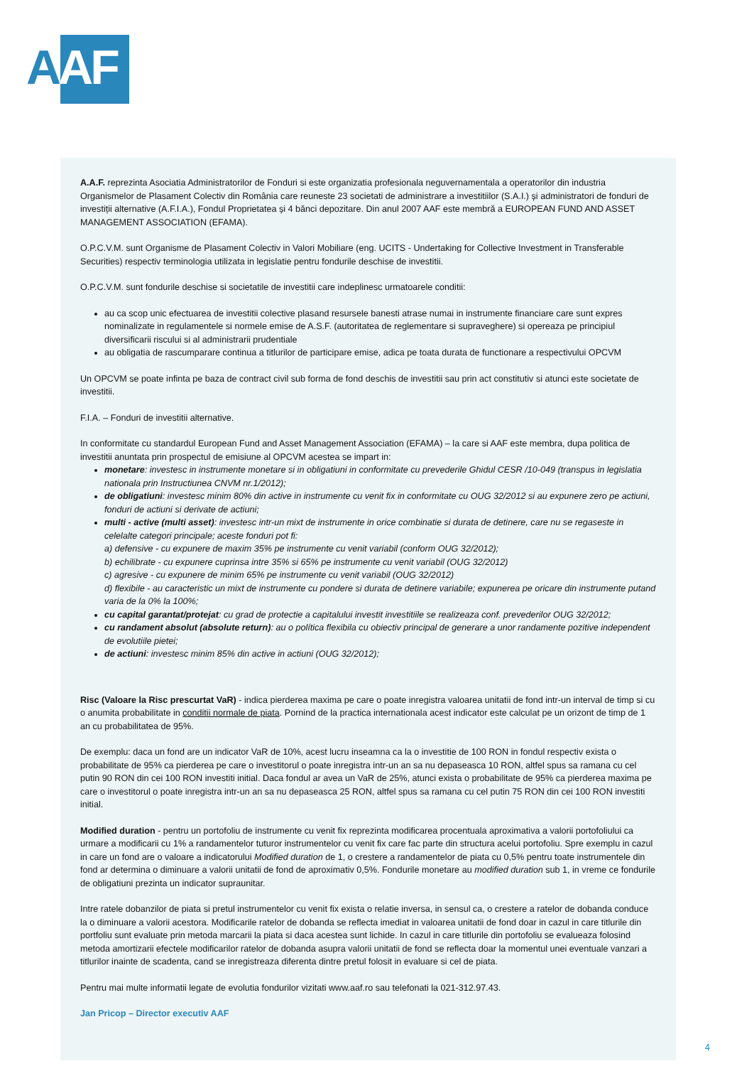AAF
A.A.F. reprezinta Asociatia Administratorilor de Fonduri si este organizatia profesionala neguvernamentala a operatorilor din industria Organismelor de Plasament Colectiv din România care reuneste 23 societati de administrare a investitiilor (S.A.I.) și administratori de fonduri de investiții alternative (A.F.I.A.), Fondul Proprietatea și 4 bănci depozitare. Din anul 2007 AAF este membră a EUROPEAN FUND AND ASSET MANAGEMENT ASSOCIATION (EFAMA).
O.P.C.V.M. sunt Organisme de Plasament Colectiv in Valori Mobiliare (eng. UCITS - Undertaking for Collective Investment in Transferable Securities) respectiv terminologia utilizata in legislatie pentru fondurile deschise de investitii.
O.P.C.V.M. sunt fondurile deschise si societatile de investitii care indeplinesc urmatoarele conditii:
au ca scop unic efectuarea de investitii colective plasand resursele banesti atrase numai in instrumente financiare care sunt expres nominalizate in regulamentele si normele emise de A.S.F. (autoritatea de reglementare si supraveghere) si opereaza pe principiul diversificarii riscului si al administrarii prudentiale
au obligatia de rascumparare continua a titlurilor de participare emise, adica pe toata durata de functionare a respectivului OPCVM
Un OPCVM se poate infinta pe baza de contract civil sub forma de fond deschis de investitii sau prin act constitutiv si atunci este societate de investitii.
F.I.A. – Fonduri de investitii alternative.
In conformitate cu standardul European Fund and Asset Management Association (EFAMA) – la care si AAF este membra, dupa politica de investitii anuntata prin prospectul de emisiune al OPCVM acestea se impart in:
monetare: investesc in instrumente monetare si in obligatiuni in conformitate cu prevederile Ghidul CESR /10-049 (transpus in legislatia nationala prin Instructiunea CNVM nr.1/2012);
de obligatiuni: investesc minim 80% din active in instrumente cu venit fix in conformitate cu OUG 32/2012 si au expunere zero pe actiuni, fonduri de actiuni si derivate de actiuni;
multi - active (multi asset): investesc intr-un mixt de instrumente in orice combinatie si durata de detinere, care nu se regaseste in celelalte categori principale; aceste fonduri pot fi:
a) defensive - cu expunere de maxim 35% pe instrumente cu venit variabil (conform OUG 32/2012);
b) echilibrate - cu expunere cuprinsa intre 35% si 65% pe instrumente cu venit variabil (OUG 32/2012)
c) agresive - cu expunere de minim 65% pe instrumente cu venit variabil (OUG 32/2012)
d) flexibile - au caracteristic un mixt de instrumente cu pondere si durata de detinere variabile; expunerea pe oricare din instrumente putand varia de la 0% la 100%;
cu capital garantat/protejat: cu grad de protectie a capitalului investit investitiile se realizeaza conf. prevederilor OUG 32/2012;
cu randament absolut (absolute return): au o política flexibila cu obiectiv principal de generare a unor randamente pozitive independent de evolutiile pietei;
de actiuni: investesc minim 85% din active in actiuni (OUG 32/2012);
Risc (Valoare la Risc prescurtat VaR) - indica pierderea maxima pe care o poate inregistra valoarea unitatii de fond intr-un interval de timp si cu o anumita probabilitate in conditii normale de piata. Pornind de la practica internationala acest indicator este calculat pe un orizont de timp de 1 an cu probabilitatea de 95%.
De exemplu: daca un fond are un indicator VaR de 10%, acest lucru inseamna ca la o investitie de 100 RON in fondul respectiv exista o probabilitate de 95% ca pierderea pe care o investitorul o poate inregistra intr-un an sa nu depaseasca 10 RON, altfel spus sa ramana cu cel putin 90 RON din cei 100 RON investiti initial. Daca fondul ar avea un VaR de 25%, atunci exista o probabilitate de 95% ca pierderea maxima pe care o investitorul o poate inregistra intr-un an sa nu depaseasca 25 RON, altfel spus sa ramana cu cel putin 75 RON din cei 100 RON investiti initial.
Modified duration - pentru un portofoliu de instrumente cu venit fix reprezinta modificarea procentuala aproximativa a valorii portofoliului ca urmare a modificarii cu 1% a randamentelor tuturor instrumentelor cu venit fix care fac parte din structura acelui portofoliu. Spre exemplu in cazul in care un fond are o valoare a indicatorului Modified duration de 1, o crestere a randamentelor de piata cu 0,5% pentru toate instrumentele din fond ar determina o diminuare a valorii unitatii de fond de aproximativ 0,5%. Fondurile monetare au modified duration sub 1, in vreme ce fondurile de obligatiuni prezinta un indicator supraunitar.
Intre ratele dobanzilor de piata si pretul instrumentelor cu venit fix exista o relatie inversa, in sensul ca, o crestere a ratelor de dobanda conduce la o diminuare a valorii acestora. Modificarile ratelor de dobanda se reflecta imediat in valoarea unitatii de fond doar in cazul in care titlurile din portfoliu sunt evaluate prin metoda marcarii la piata si daca acestea sunt lichide. In cazul in care titlurile din portofoliu se evalueaza folosind metoda amortizarii efectele modificarilor ratelor de dobanda asupra valorii unitatii de fond se reflecta doar la momentul unei eventuale vanzari a titlurilor inainte de scadenta, cand se inregistreaza diferenta dintre pretul folosit in evaluare si cel de piata.
Pentru mai multe informatii legate de evolutia fondurilor vizitati www.aaf.ro sau telefonati la 021-312.97.43.
Jan Pricop – Director executiv AAF
4